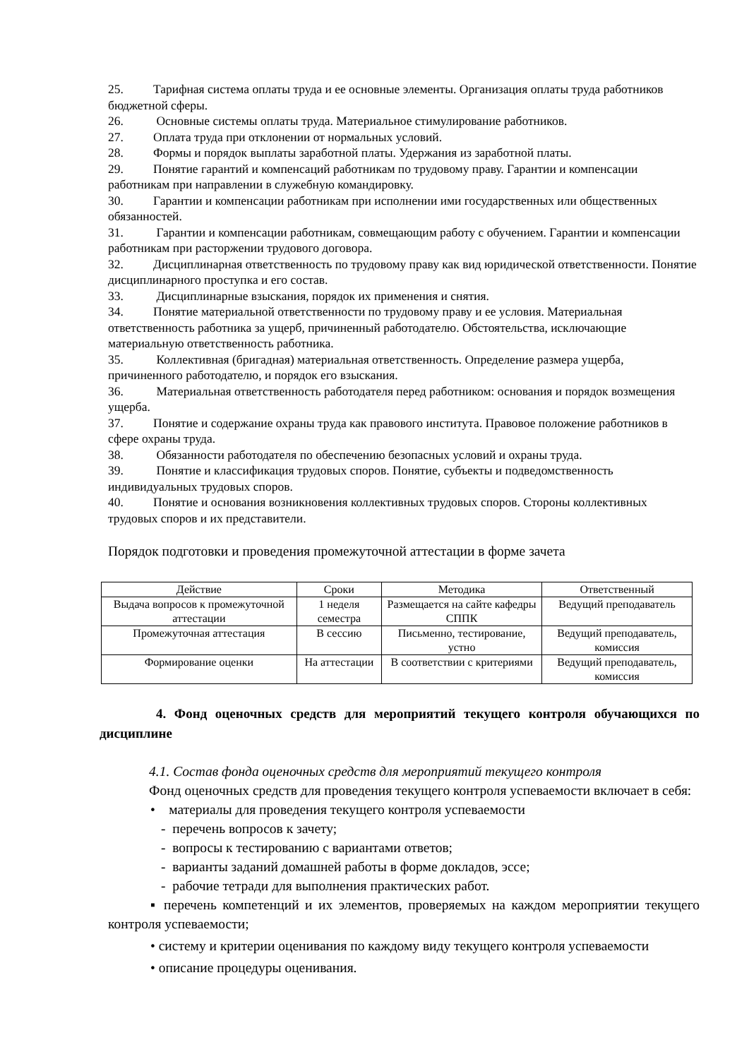25. Тарифная система оплаты труда и ее основные элементы. Организация оплаты труда работников бюджетной сферы.
26. Основные системы оплаты труда. Материальное стимулирование работников.
27. Оплата труда при отклонении от нормальных условий.
28. Формы и порядок выплаты заработной платы. Удержания из заработной платы.
29. Понятие гарантий и компенсаций работникам по трудовому праву. Гарантии и компенсации работникам при направлении в служебную командировку.
30. Гарантии и компенсации работникам при исполнении ими государственных или общественных обязанностей.
31. Гарантии и компенсации работникам, совмещающим работу с обучением. Гарантии и компенсации работникам при расторжении трудового договора.
32. Дисциплинарная ответственность по трудовому праву как вид юридической ответственности. Понятие дисциплинарного проступка и его состав.
33. Дисциплинарные взыскания, порядок их применения и снятия.
34. Понятие материальной ответственности по трудовому праву и ее условия. Материальная ответственность работника за ущерб, причиненный работодателю. Обстоятельства, исключающие материальную ответственность работника.
35. Коллективная (бригадная) материальная ответственность. Определение размера ущерба, причиненного работодателю, и порядок его взыскания.
36. Материальная ответственность работодателя перед работником: основания и порядок возмещения ущерба.
37. Понятие и содержание охраны труда как правового института. Правовое положение работников в сфере охраны труда.
38. Обязанности работодателя по обеспечению безопасных условий и охраны труда.
39. Понятие и классификация трудовых споров. Понятие, субъекты и подведомственность индивидуальных трудовых споров.
40. Понятие и основания возникновения коллективных трудовых споров. Стороны коллективных трудовых споров и их представители.
Порядок подготовки и проведения промежуточной аттестации в форме зачета
| Действие | Сроки | Методика | Ответственный |
| --- | --- | --- | --- |
| Выдача вопросов к промежуточной аттестации | 1 неделя семестра | Размещается на сайте кафедры СППК | Ведущий преподаватель |
| Промежуточная аттестация | В сессию | Письменно, тестирование, устно | Ведущий преподаватель, комиссия |
| Формирование оценки | На аттестации | В соответствии с критериями | Ведущий преподаватель, комиссия |
4. Фонд оценочных средств для мероприятий текущего контроля обучающихся по дисциплине
4.1. Состав фонда оценочных средств для мероприятий текущего контроля
Фонд оценочных средств для проведения текущего контроля успеваемости включает в себя:
• материалы для проведения текущего контроля успеваемости
- перечень вопросов к зачету;
- вопросы к тестированию с вариантами ответов;
- варианты заданий домашней работы в форме докладов, эссе;
- рабочие тетради для выполнения практических работ.
▪ перечень компетенций и их элементов, проверяемых на каждом мероприятии текущего контроля успеваемости;
• систему и критерии оценивания по каждому виду текущего контроля успеваемости
• описание процедуры оценивания.